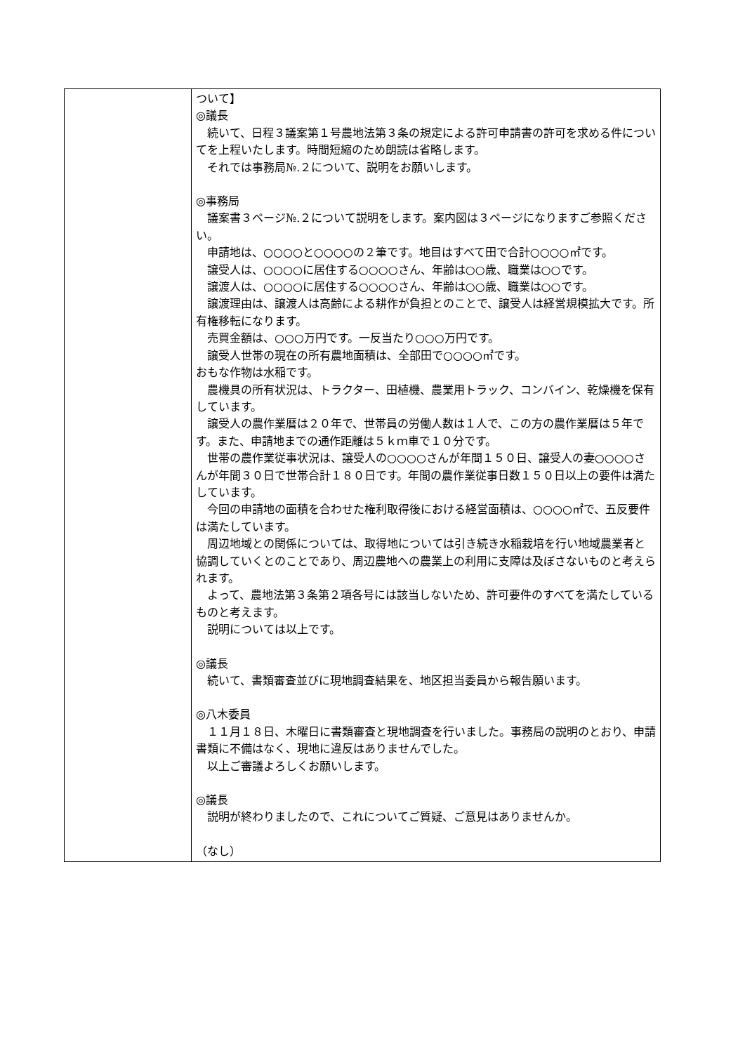| | ついて】 ◎議長 続いて、日程３議案第１号農地法第３条の規定による許可申請書の許可を求める件についてを上程いたします。時間短縮のため朗読は省略します。 それでは事務局№.２について、説明をお願いします。 ◎事務局 議案書３ページ№.２について説明をします。案内図は３ページになりますご参照ください。 申請地は、○○○○と○○○○の２筆です。地目はすべて田で合計○○○○㎡です。 譲受人は、○○○○に居住する○○○○さん、年齢は○○歳、職業は○○です。 譲渡人は、○○○○に居住する○○○○さん、年齢は○○歳、職業は○○です。 譲渡理由は、譲渡人は高齢による耕作が負担とのことで、譲受人は経営規模拡大です。所有権移転になります。 売買金額は、○○○万円です。一反当たり○○○万円です。 譲受人世帯の現在の所有農地面積は、全部田で○○○○㎡です。 おもな作物は水稲です。 農機具の所有状況は、トラクター、田植機、農業用トラック、コンバイン、乾燥機を保有しています。 譲受人の農作業暦は２０年で、世帯員の労働人数は１人で、この方の農作業暦は５年です。また、申請地までの通作距離は５ｋｍ車で１０分です。 世帯の農作業従事状況は、譲受人の○○○○さんが年間１５０日、譲受人の妻○○○○さんが年間３０日で世帯合計１８０日です。年間の農作業従事日数１５０日以上の要件は満たしています。 今回の申請地の面積を合わせた権利取得後における経営面積は、○○○○㎡で、五反要件は満たしています。 周辺地域との関係については、取得地については引き続き水稲栽培を行い地域農業者と協調していくとのことであり、周辺農地への農業上の利用に支障は及ぼさないものと考えられます。 よって、農地法第３条第２項各号には該当しないため、許可要件のすべてを満たしているものと考えます。 説明については以上です。 ◎議長 続いて、書類審査並びに現地調査結果を、地区担当委員から報告願います。 ◎八木委員 １１月１８日、木曜日に書類審査と現地調査を行いました。事務局の説明のとおり、申請書類に不備はなく、現地に違反はありませんでした。 以上ご審議よろしくお願いします。 ◎議長 説明が終わりましたので、これについてご質疑、ご意見はありませんか。 （なし） |